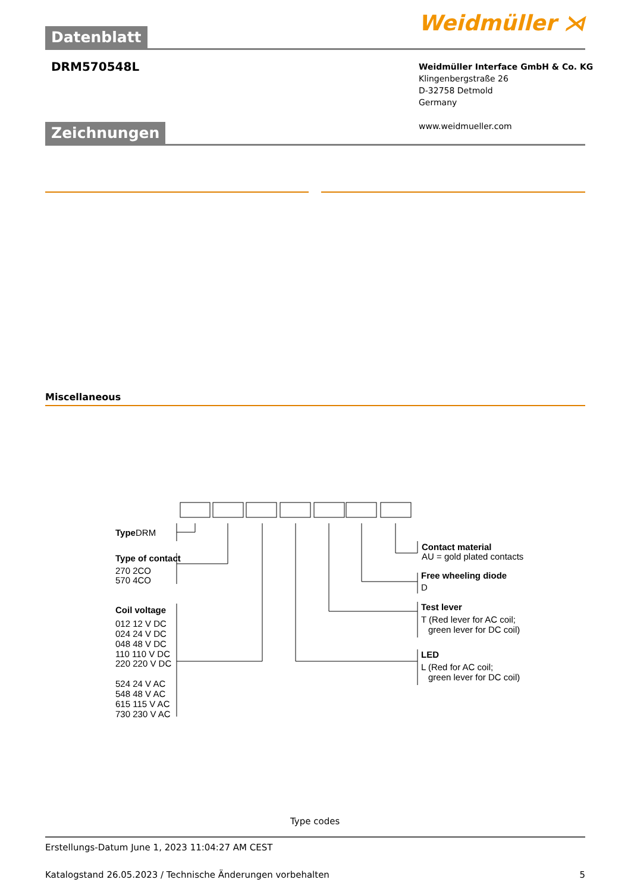Weidmüller ⋊
Datenblatt
DRM570548L
Weidmüller Interface GmbH & Co. KG
Klingenbergstraße 26
D-32758 Detmold
Germany
www.weidmueller.com
Zeichnungen
Miscellaneous
Type
DRM
Type of contact
270 2CO
570 4CO
Coil voltage
012 12 V DC
024 24 V DC
048 48 V DC
110 110 V DC
220 220 V DC
524 24 V AC
548 48 V AC
615 115 V AC
730 230 V AC
Contact material
AU = gold plated contacts
Free wheeling diode
D
Test lever
T (Red lever for AC coil;
green lever for DC coil)
LED
L (Red for AC coil;
green lever for DC coil)
Type codes
Erstellungs-Datum June 1, 2023 11:04:27 AM CEST
Katalogstand 26.05.2023 / Technische Änderungen vorbehalten 5